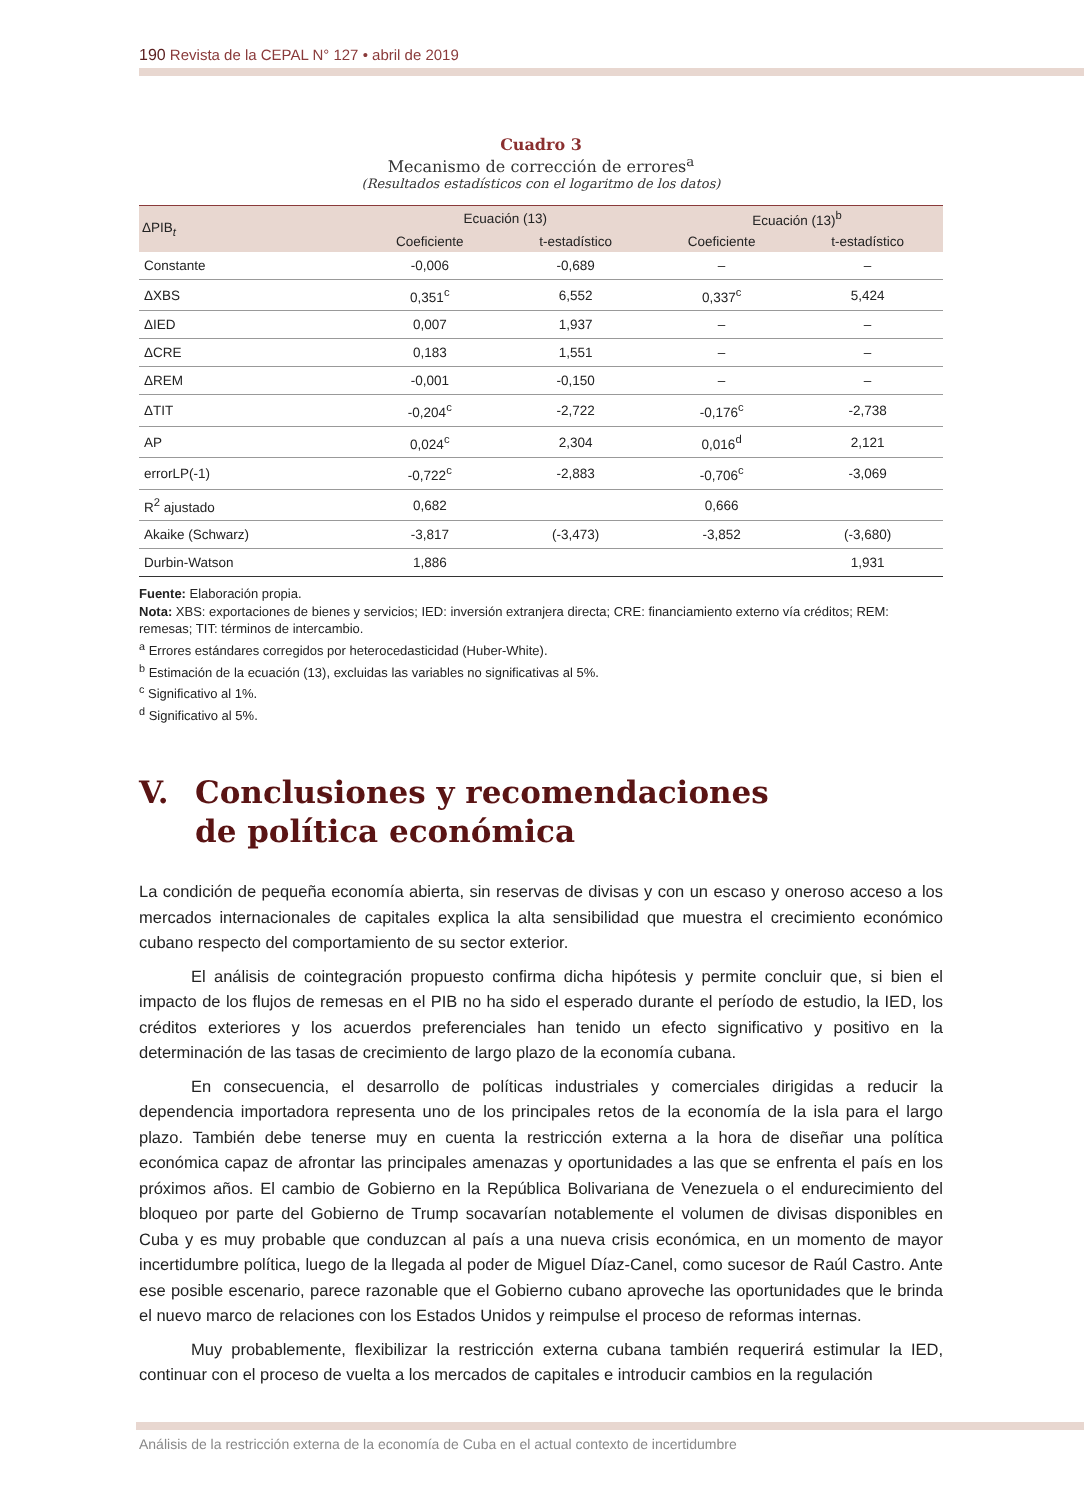190 Revista de la CEPAL N° 127 • abril de 2019
Cuadro 3
Mecanismo de corrección de errores<sup>a</sup>
(Resultados estadísticos con el logaritmo de los datos)
| ΔPIB<sub>t</sub> | Ecuación (13) | | Ecuación (13)<sup>b</sup> | |
| --- | --- | --- | --- | --- |
| | Coeficiente | t-estadístico | Coeficiente | t-estadístico |
| Constante | -0,006 | -0,689 | – | – |
| ΔXBS | 0,351<sup>c</sup> | 6,552 | 0,337<sup>c</sup> | 5,424 |
| ΔIED | 0,007 | 1,937 | – | – |
| ΔCRE | 0,183 | 1,551 | – | – |
| ΔREM | -0,001 | -0,150 | – | – |
| ΔTIT | -0,204<sup>c</sup> | -2,722 | -0,176<sup>c</sup> | -2,738 |
| AP | 0,024<sup>c</sup> | 2,304 | 0,016<sup>d</sup> | 2,121 |
| errorLP(-1) | -0,722<sup>c</sup> | -2,883 | -0,706<sup>c</sup> | -3,069 |
| R<sup>2</sup> ajustado | 0,682 | | 0,666 | |
| Akaike (Schwarz) | -3,817 | (-3,473) | -3,852 | (-3,680) |
| Durbin-Watson | 1,886 | | | 1,931 |
Fuente: Elaboración propia.
Nota: XBS: exportaciones de bienes y servicios; IED: inversión extranjera directa; CRE: financiamiento externo vía créditos; REM: remesas; TIT: términos de intercambio.
<sup>a</sup> Errores estándares corregidos por heterocedasticidad (Huber-White).
<sup>b</sup> Estimación de la ecuación (13), excluidas las variables no significativas al 5%.
<sup>c</sup> Significativo al 1%.
<sup>d</sup> Significativo al 5%.
V. Conclusiones y recomendaciones
de política económica
La condición de pequeña economía abierta, sin reservas de divisas y con un escaso y oneroso acceso a los mercados internacionales de capitales explica la alta sensibilidad que muestra el crecimiento económico cubano respecto del comportamiento de su sector exterior.
El análisis de cointegración propuesto confirma dicha hipótesis y permite concluir que, si bien el impacto de los flujos de remesas en el PIB no ha sido el esperado durante el período de estudio, la IED, los créditos exteriores y los acuerdos preferenciales han tenido un efecto significativo y positivo en la determinación de las tasas de crecimiento de largo plazo de la economía cubana.
En consecuencia, el desarrollo de políticas industriales y comerciales dirigidas a reducir la dependencia importadora representa uno de los principales retos de la economía de la isla para el largo plazo. También debe tenerse muy en cuenta la restricción externa a la hora de diseñar una política económica capaz de afrontar las principales amenazas y oportunidades a las que se enfrenta el país en los próximos años. El cambio de Gobierno en la República Bolivariana de Venezuela o el endurecimiento del bloqueo por parte del Gobierno de Trump socavarían notablemente el volumen de divisas disponibles en Cuba y es muy probable que conduzcan al país a una nueva crisis económica, en un momento de mayor incertidumbre política, luego de la llegada al poder de Miguel Díaz-Canel, como sucesor de Raúl Castro. Ante ese posible escenario, parece razonable que el Gobierno cubano aproveche las oportunidades que le brinda el nuevo marco de relaciones con los Estados Unidos y reimpulse el proceso de reformas internas.
Muy probablemente, flexibilizar la restricción externa cubana también requerirá estimular la IED, continuar con el proceso de vuelta a los mercados de capitales e introducir cambios en la regulación
Análisis de la restricción externa de la economía de Cuba en el actual contexto de incertidumbre